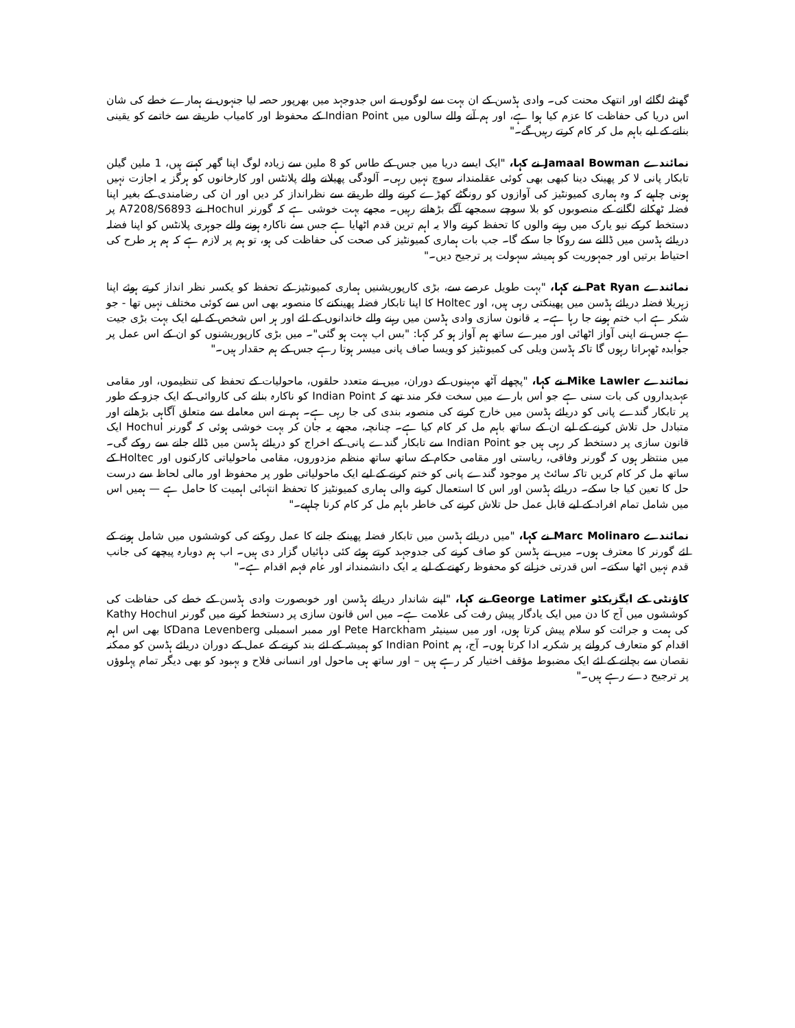گھنٹے لگائے اور انتھک محنت کی۔ وادی ہڈسن کے ان بہت سے لوگوں نے اس جدوجہد میں بھرپور حصہ لیا جنہوں نے ہمارے خطے کی شان اس دریا کی حفاظت کا عزم کیا ہوا ہے، اور ہم آنے والے سالوں میں Indian Point کے محفوظ اور کامیاب طریقے سے خاتمے کو یقینی بنانے کے لیے باہم مل کر کام کرتے رہیں گے۔"
نمائندے Jamaal Bowman نے کہا، "ایک ایسے دریا میں جس کے طاس کو 8 ملین سے زیادہ لوگ اپنا گھر کہتے ہیں، 1 ملین گیلن تابکار پانی لا کر پھینک دینا کبھی بھی کوئی عقلمندانہ سوچ نہیں رہی۔ آلودگی پھیلانے والے پلانٹس اور کارخانوں کو ہرگز یہ اجازت نہیں ہونی چاہیے کہ وہ ہماری کمیونٹیز کی آوازوں کو رونگٹے کھڑے کرنے والے طریقے سے نظرانداز کر دیں اور ان کی رضامندی کے بغیر اپنا فضلہ ٹھکانے لگانے کے منصوبوں کو بلا سوچے سمجھے آگے بڑھاتے رہیں۔ مجھے بہت خوشی ہے کہ گورنر Hochul نے A7208/S6893 پر دستخط کرکے نیو یارک میں رہنے والوں کا تحفظ کرنے والا یہ اہم ترین قدم اٹھایا ہے جس سے ناکارہ ہونے والے جوہری پلانٹس کو اپنا فضلہ دریائے ہڈسن میں ڈالنے سے روکا جا سکے گا۔ جب بات ہماری کمیونٹیز کی صحت کی حفاظت کی ہو، تو ہم پر لازم ہے کہ ہم ہر طرح کی احتیاط برتیں اور جمہوریت کو ہمیشہ سہولت پر ترجیح دیں۔"
نمائندے Pat Ryan نے کہا، "بہت طویل عرصے سے، بڑی کارپوریشنیں ہماری کمیونٹیز کے تحفظ کو یکسر نظر انداز کرتے ہوئے اپنا زہریلا فضلہ دریائے ہڈسن میں پھینکتی رہی ہیں، اور Holtec کا اپنا تابکار فضلہ پھینکنے کا منصوبہ بھی اس سے کوئی مختلف نہیں تھا - جو شکر ہے اب ختم ہونے جا رہا ہے۔ یہ قانون سازی وادی ہڈسن میں رہنے والے خاندانوں کے لئے اور ہر اس شخص کے لیے ایک بہت بڑی جیت ہے جس نے اپنی آواز اٹھائی اور میرے ساتھ ہم آواز ہو کر کہا: "بس اب بہت ہو گئی"۔ میں بڑی کارپوریشنوں کو ان کے اس عمل پر جوابدہ ٹھہراتا رہوں گا تاکہ ہڈسن ویلی کی کمیونٹیز کو ویسا صاف پانی میسر ہوتا رہے جس کے ہم حقدار ہیں۔"
نمائندے Mike Lawler نے کہا، "پچھلے آٹھ مہینوں کے دوران، میں نے متعدد حلقوں، ماحولیات کے تحفظ کی تنظیموں، اور مقامی عہدیداروں کی بات سنی ہے جو اس بارے میں سخت فکر مند تھے کہ Indian Point کو ناکارہ بنانے کی کاروائی کے ایک جزو کے طور پر تابکار گندے پانی کو دریائے ہڈسن میں خارج کرنے کی منصوبہ بندی کی جا رہی ہے۔ ہم نے اس معاملے سے متعلق آگاہی بڑھانے اور متبادل حل تلاش کرنے کے لیے ان کے ساتھ باہم مل کر کام کیا ہے۔ چنانچہ، مجھے یہ جان کر بہت خوشی ہوئی کہ گورنر Hochul ایک قانون سازی پر دستخط کر رہی ہیں جو Indian Point سے تابکار گندے پانی کے اخراج کو دریائے ہڈسن میں ڈالے جانے سے روکے گی۔ میں منتظر ہوں کہ گورنر وفاقی، ریاستی اور مقامی حکام کے ساتھ ساتھ منظم مزدوروں، مقامی ماحولیاتی کارکنوں اور Holtec کے ساتھ مل کر کام کریں تاکہ سائٹ پر موجود گندے پانی کو ختم کرنے کے لیے ایک ماحولیاتی طور پر محفوظ اور مالی لحاظ سے درست حل کا تعین کیا جا سکے۔ دریائے ہڈسن اور اس کا استعمال کرنے والی ہماری کمیونٹیز کا تحفظ انتہائی اہمیت کا حامل ہے — ہمیں اس میں شامل تمام افراد کے لیے قابل عمل حل تلاش کرنے کی خاطر باہم مل کر کام کرنا چاہیے۔"
نمائندے Marc Molinaro نے کہا، "میں دریائے ہڈسن میں تابکار فضلہ پھینکے جانے کا عمل روکنے کی کوششوں میں شامل ہونے کے لئے گورنر کا معترف ہوں۔ میں نے ہڈسن کو صاف کرنے کی جدوجہد کرتے ہوئے کئی دہائیاں گزار دی ہیں۔ اب ہم دوبارہ پیچھے کی جانب قدم نہیں اٹھا سکتے۔ اس قدرتی خزانے کو محفوظ رکھنے کے لیے یہ ایک دانشمندانہ اور عام فہم اقدام ہے۔"
کاؤنٹی کے ایگزیکٹو George Latimer نے کہا، "اپنے شاندار دریائے ہڈسن اور خوبصورت وادی ہڈسن کے خطے کی حفاظت کی کوششوں میں آج کا دن میں ایک یادگار پیش رفت کی علامت ہے۔ میں اس قانون سازی پر دستخط کرنے میں گورنر Kathy Hochul کی ہمت و جرائت کو سلام پیش کرتا ہوں، اور میں سینیٹر Pete Harckham اور ممبر اسمبلی Dana Levenbergکا بھی اس اہم اقدام کو متعارف کروانے پر شکریہ ادا کرتا ہوں۔ آج، ہم Indian Point کو ہمیشہ کے لئے بند کرنے کے عمل کے دوران دریائے ہڈسن کو ممکنہ نقصان سے بچانے کے لئے ایک مضبوط مؤقف اختیار کر رہے ہیں – اور ساتھ ہی ماحول اور انسانی فلاح و بہبود کو بھی دیگر تمام پہلوؤں پر ترجیح دے رہے ہیں۔"